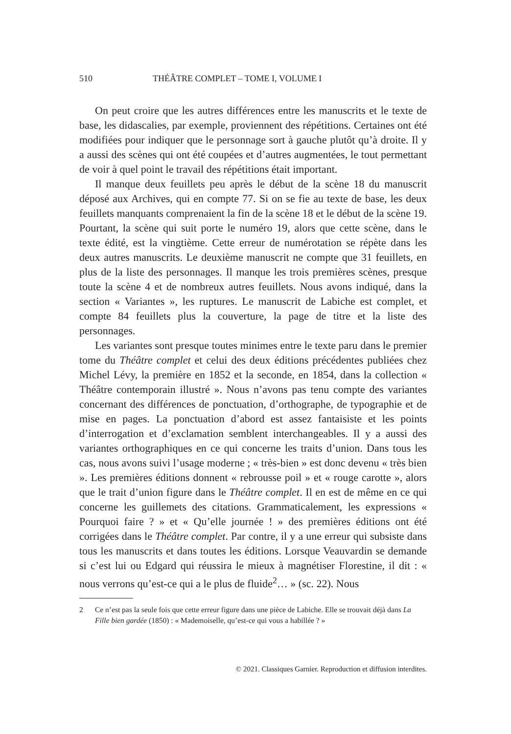510 THÉÂTRE COMPLET – TOME I, VOLUME I
On peut croire que les autres différences entre les manuscrits et le texte de base, les didascalies, par exemple, proviennent des répétitions. Certaines ont été modifiées pour indiquer que le personnage sort à gauche plutôt qu’à droite. Il y a aussi des scènes qui ont été coupées et d’autres augmentées, le tout permettant de voir à quel point le travail des répétitions était important.
Il manque deux feuillets peu après le début de la scène 18 du manuscrit déposé aux Archives, qui en compte 77. Si on se fie au texte de base, les deux feuillets manquants comprenaient la fin de la scène 18 et le début de la scène 19. Pourtant, la scène qui suit porte le numéro 19, alors que cette scène, dans le texte édité, est la vingtième. Cette erreur de numérotation se répète dans les deux autres manuscrits. Le deuxième manuscrit ne compte que 31 feuillets, en plus de la liste des personnages. Il manque les trois premières scènes, presque toute la scène 4 et de nombreux autres feuillets. Nous avons indiqué, dans la section « Variantes », les ruptures. Le manuscrit de Labiche est complet, et compte 84 feuillets plus la couverture, la page de titre et la liste des personnages.
Les variantes sont presque toutes minimes entre le texte paru dans le premier tome du Théâtre complet et celui des deux éditions précédentes publiées chez Michel Lévy, la première en 1852 et la seconde, en 1854, dans la collection « Théâtre contemporain illustré ». Nous n’avons pas tenu compte des variantes concernant des différences de ponctuation, d’orthographe, de typographie et de mise en pages. La ponctuation d’abord est assez fantaisiste et les points d’interrogation et d’exclamation semblent interchangeables. Il y a aussi des variantes orthographiques en ce qui concerne les traits d’union. Dans tous les cas, nous avons suivi l’usage moderne ; « très-bien » est donc devenu « très bien ». Les premières éditions donnent « rebrousse poil » et « rouge carotte », alors que le trait d’union figure dans le Théâtre complet. Il en est de même en ce qui concerne les guillemets des citations. Grammaticalement, les expressions « Pourquoi faire ? » et « Qu’elle journée ! » des premières éditions ont été corrigées dans le Théâtre complet. Par contre, il y a une erreur qui subsiste dans tous les manuscrits et dans toutes les éditions. Lorsque Veauvardin se demande si c’est lui ou Edgard qui réussira le mieux à magnétiser Florestine, il dit : « nous verrons qu’est-ce qui a le plus de fluide<sup>2</sup>… » (sc. 22). Nous
2 Ce n’est pas la seule fois que cette erreur figure dans une pièce de Labiche. Elle se trouvait déjà dans La Fille bien gardée (1850) : « Mademoiselle, qu’est-ce qui vous a habillée ? »
© 2021. Classiques Garnier. Reproduction et diffusion interdites.